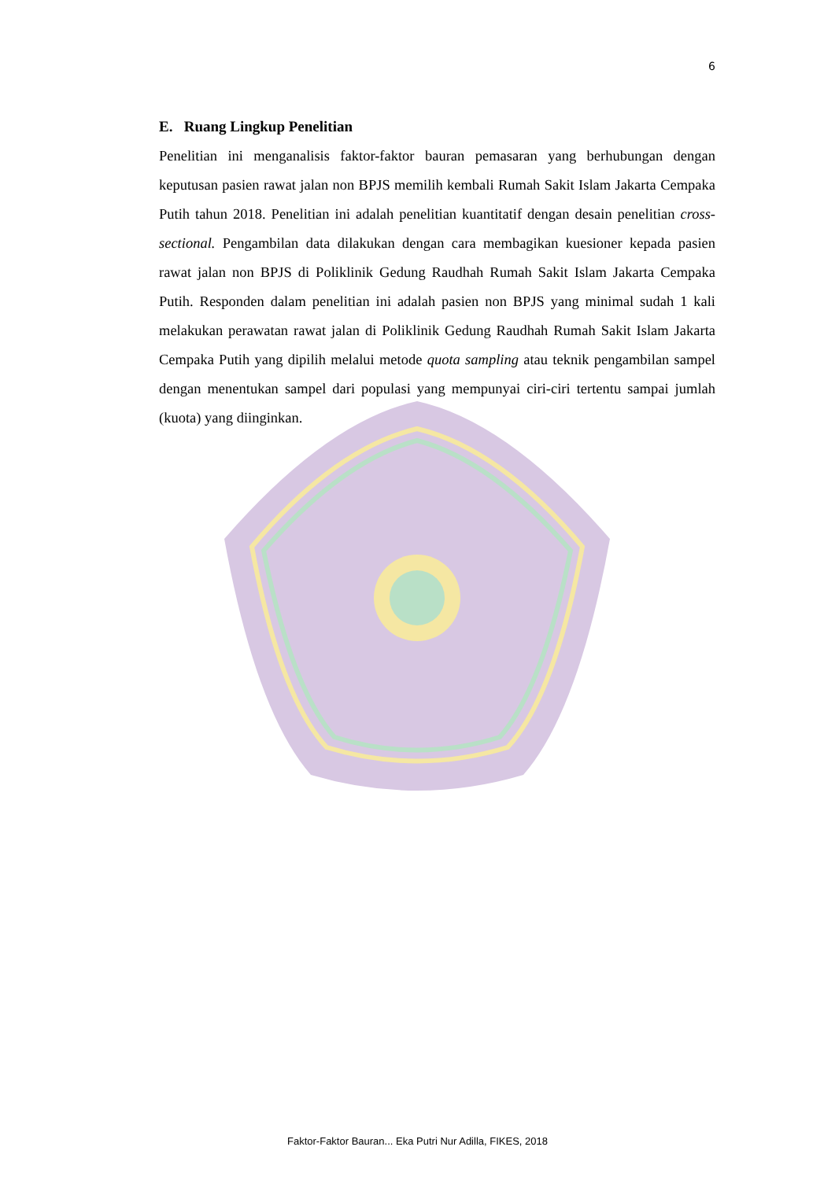6
E. Ruang Lingkup Penelitian
Penelitian ini menganalisis faktor-faktor bauran pemasaran yang berhubungan dengan keputusan pasien rawat jalan non BPJS memilih kembali Rumah Sakit Islam Jakarta Cempaka Putih tahun 2018. Penelitian ini adalah penelitian kuantitatif dengan desain penelitian cross-sectional. Pengambilan data dilakukan dengan cara membagikan kuesioner kepada pasien rawat jalan non BPJS di Poliklinik Gedung Raudhah Rumah Sakit Islam Jakarta Cempaka Putih. Responden dalam penelitian ini adalah pasien non BPJS yang minimal sudah 1 kali melakukan perawatan rawat jalan di Poliklinik Gedung Raudhah Rumah Sakit Islam Jakarta Cempaka Putih yang dipilih melalui metode quota sampling atau teknik pengambilan sampel dengan menentukan sampel dari populasi yang mempunyai ciri-ciri tertentu sampai jumlah (kuota) yang diinginkan.
Faktor-Faktor Bauran... Eka Putri Nur Adilla, FIKES, 2018